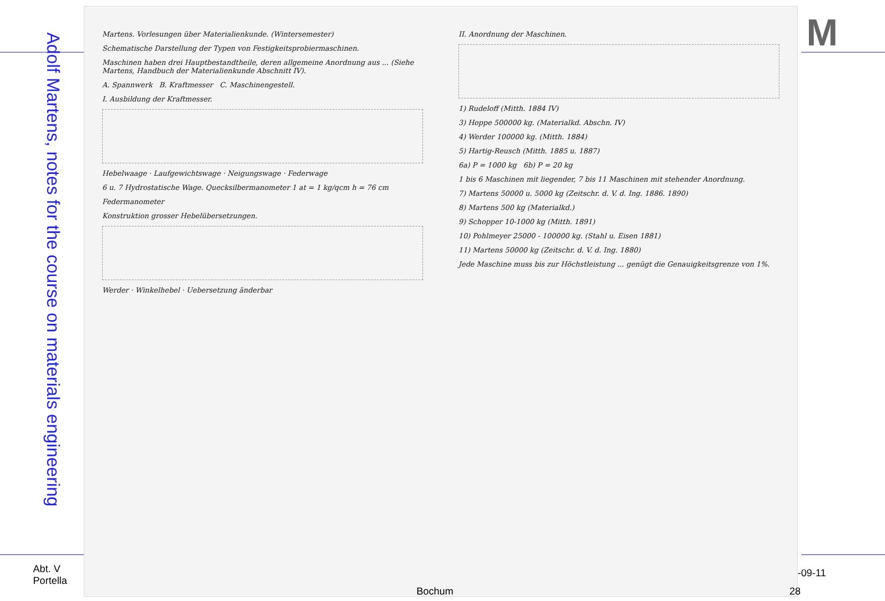Adolf Martens, notes for the course on materials engineering
M
Martens. Vorlesungen über Materialienkunde. (Wintersemester)
Schematische Darstellung der Typen von Festigkeitsprobiermaschinen.
Maschinen haben drei Hauptbestandtheile, deren allgemeine Anordnung aus ... (Siehe Martens, Handbuch der Materialienkunde Abschnitt IV).
A. Spannwerk B. Kraftmesser C. Maschinengestell.
I. Ausbildung der Kraftmesser.
Hebelwaage · Laufgewichtswage · Neigungswage · Federwage
6 u. 7 Hydrostatische Wage. Quecksilbermanometer 1 at = 1 kg/qcm h = 76 cm
Federmanometer
Konstruktion grosser Hebelübersetzungen.
Werder · Winkelhebel · Uebersetzung änderbar
II. Anordnung der Maschinen.
1) Rudeloff (Mitth. 1884 IV)
3) Hoppe 500000 kg. (Materialkd. Abschn. IV)
4) Werder 100000 kg. (Mitth. 1884)
5) Hartig-Reusch (Mitth. 1885 u. 1887)
6a) P = 1000 kg 6b) P = 20 kg
1 bis 6 Maschinen mit liegender, 7 bis 11 Maschinen mit stehender Anordnung.
7) Martens 50000 u. 5000 kg (Zeitschr. d. V. d. Ing. 1886. 1890)
8) Martens 500 kg (Materialkd.)
9) Schopper 10-1000 kg (Mitth. 1891)
10) Pohlmeyer 25000 - 100000 kg. (Stahl u. Eisen 1881)
11) Martens 50000 kg (Zeitschr. d. V. d. Ing. 1880)
Jede Maschine muss bis zur Höchstleistung ... genügt die Genauigkeitsgrenze von 1%.
Abt. V
Portella
-09-11
Bochum 28